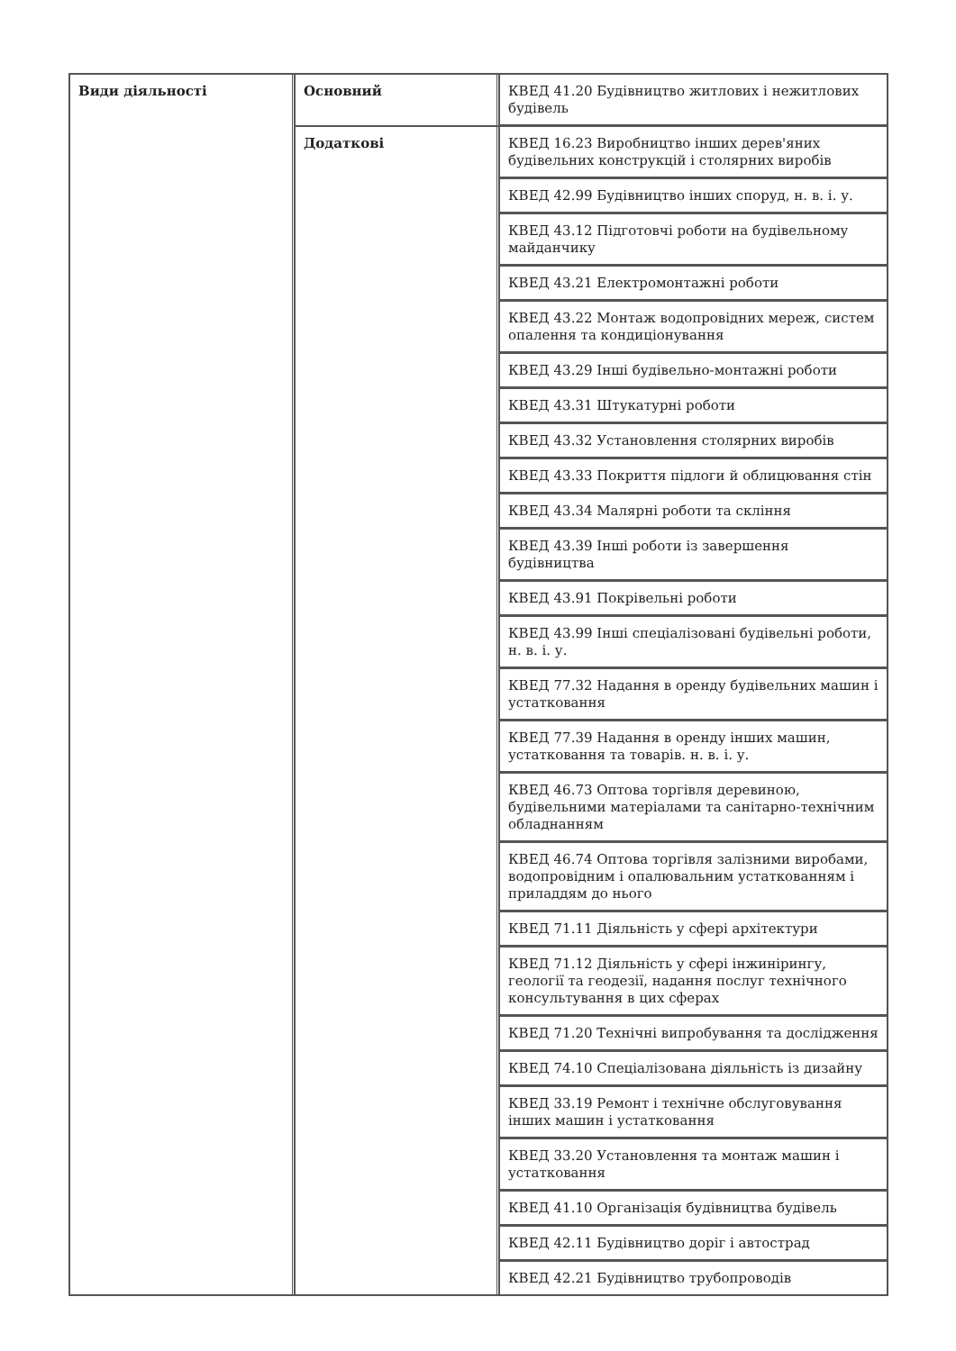| Види діяльності | Основний | КВЕД 41.20 Будівництво житлових і нежитлових будівель |
| | Додаткові | КВЕД 16.23 Виробництво інших дерев'яних будівельних конструкцій і столярних виробів |
| | | КВЕД 42.99 Будівництво інших споруд, н. в. і. у. |
| | | КВЕД 43.12 Підготовчі роботи на будівельному майданчику |
| | | КВЕД 43.21 Електромонтажні роботи |
| | | КВЕД 43.22 Монтаж водопровідних мереж, систем опалення та кондиціонування |
| | | КВЕД 43.29 Інші будівельно-монтажні роботи |
| | | КВЕД 43.31 Штукатурні роботи |
| | | КВЕД 43.32 Установлення столярних виробів |
| | | КВЕД 43.33 Покриття підлоги й облицювання стін |
| | | КВЕД 43.34 Малярні роботи та скління |
| | | КВЕД 43.39 Інші роботи із завершення будівництва |
| | | КВЕД 43.91 Покрівельні роботи |
| | | КВЕД 43.99 Інші спеціалізовані будівельні роботи, н. в. і. у. |
| | | КВЕД 77.32 Надання в оренду будівельних машин і устатковання |
| | | КВЕД 77.39 Надання в оренду інших машин, устатковання та товарів. н. в. і. у. |
| | | КВЕД 46.73 Оптова торгівля деревиною, будівельними матеріалами та санітарно-технічним обладнанням |
| | | КВЕД 46.74 Оптова торгівля залізними виробами, водопровідним і опалювальним устаткованням і приладдям до нього |
| | | КВЕД 71.11 Діяльність у сфері архітектури |
| | | КВЕД 71.12 Діяльність у сфері інжинірингу, геології та геодезії, надання послуг технічного консультування в цих сферах |
| | | КВЕД 71.20 Технічні випробування та дослідження |
| | | КВЕД 74.10 Спеціалізована діяльність із дизайну |
| | | КВЕД 33.19 Ремонт і технічне обслуговування інших машин і устатковання |
| | | КВЕД 33.20 Установлення та монтаж машин і устатковання |
| | | КВЕД 41.10 Організація будівництва будівель |
| | | КВЕД 42.11 Будівництво доріг і автострад |
| | | КВЕД 42.21 Будівництво трубопроводів |